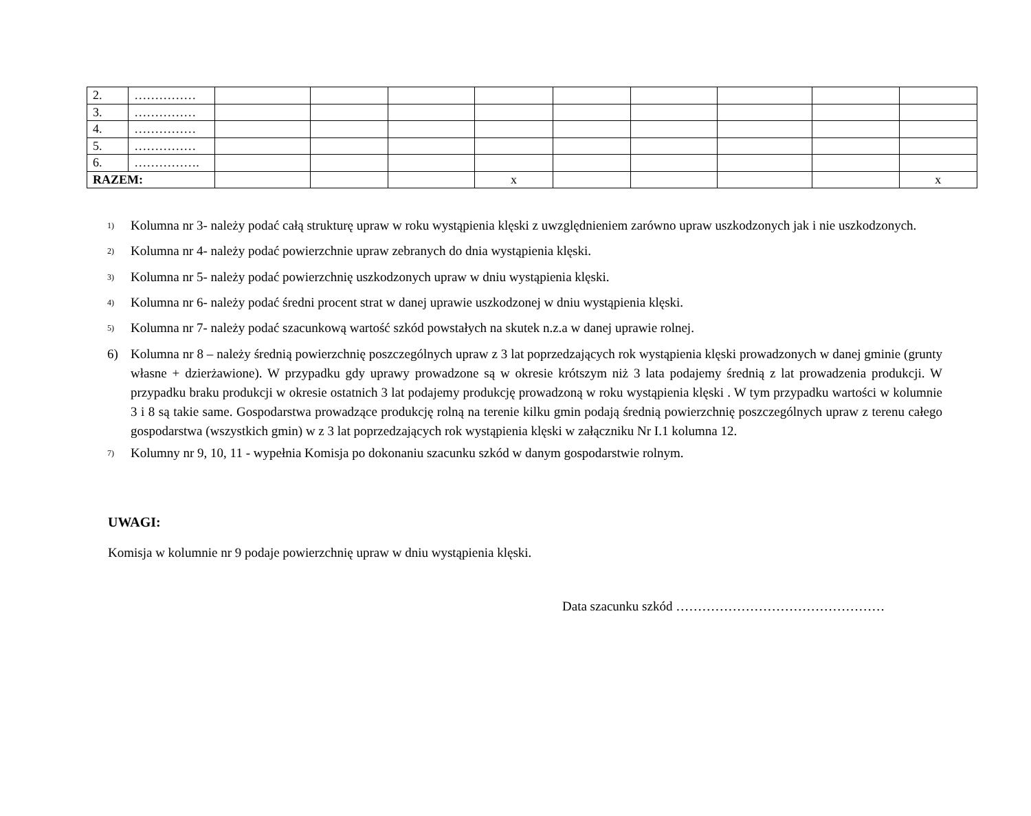| 2. | …………… | | | | | | | | | |
| 3. | …………… | | | | | | | | | |
| 4. | …………… | | | | | | | | | |
| 5. | …………… | | | | | | | | | |
| 6. | ……………. | | | | | | | | | |
| RAZEM: | | | | | x | | | | | x |
<sup>1)</sup> Kolumna nr 3- należy podać całą strukturę upraw w roku wystąpienia klęski z uwzględnieniem zarówno upraw uszkodzonych jak i nie uszkodzonych.
<sup>2)</sup> Kolumna nr 4- należy podać powierzchnie upraw zebranych do dnia wystąpienia klęski.
<sup>3)</sup> Kolumna nr 5- należy podać powierzchnię uszkodzonych upraw w dniu wystąpienia klęski.
<sup>4)</sup> Kolumna nr 6- należy podać średni procent strat w danej uprawie uszkodzonej w dniu wystąpienia klęski.
<sup>5)</sup> Kolumna nr 7- należy podać szacunkową wartość szkód powstałych na skutek n.z.a w danej uprawie rolnej.
6) Kolumna nr 8 – należy średnią powierzchnię poszczególnych upraw z 3 lat poprzedzających rok wystąpienia klęski prowadzonych w danej gminie (grunty własne + dzierżawione). W przypadku gdy uprawy prowadzone są w okresie krótszym niż 3 lata podajemy średnią z lat prowadzenia produkcji. W przypadku braku produkcji w okresie ostatnich 3 lat podajemy produkcję prowadzoną w roku wystąpienia klęski . W tym przypadku wartości w kolumnie 3 i 8 są takie same. Gospodarstwa prowadzące produkcję rolną na terenie kilku gmin podają średnią powierzchnię poszczególnych upraw z terenu całego gospodarstwa (wszystkich gmin) w z 3 lat poprzedzających rok wystąpienia klęski w załączniku Nr I.1 kolumna 12.
<sup>7)</sup> Kolumny nr 9, 10, 11 - wypełnia Komisja po dokonaniu szacunku szkód w danym gospodarstwie rolnym.
UWAGI:
Komisja w kolumnie nr 9 podaje powierzchnię upraw w dniu wystąpienia klęski.
Data szacunku szkód …………………………………………